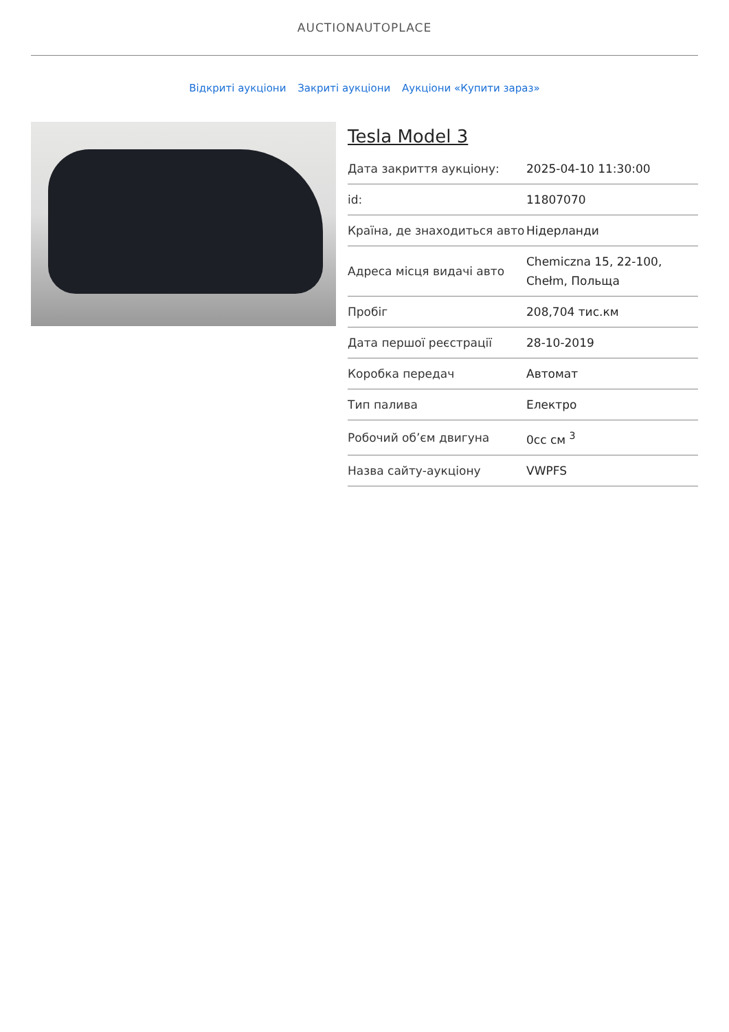AUCTIONAUTOPLACE
Відкриті аукціони Закриті аукціони Аукціони «Купити зараз»
Tesla Model 3
| Дата закриття аукціону: | 2025-04-10 11:30:00 |
| id: | 11807070 |
| Країна, де знаходиться авто | Нідерланди |
| Адреса місця видачі авто | Chemiczna 15, 22-100, Chełm, Польща |
| Пробіг | 208,704 тис.км |
| Дата першої реєстрації | 28-10-2019 |
| Коробка передач | Автомат |
| Тип палива | Електро |
| Робочий об’єм двигуна | 0cc см <sup>3</sup> |
| Назва сайту-аукціону | VWPFS |